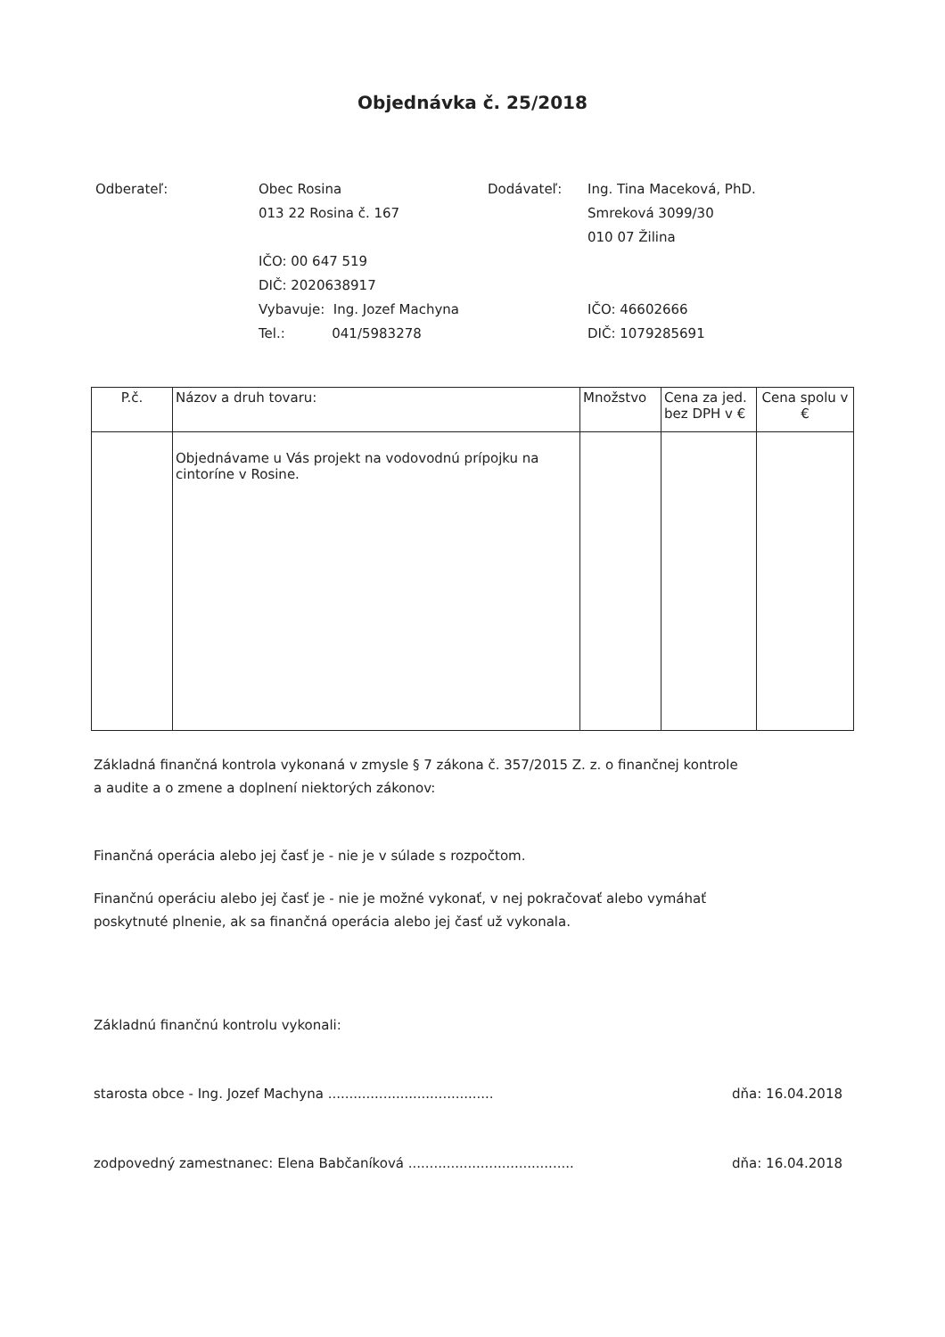Objednávka č. 25/2018
Odberateľ: Obec Rosina
013 22 Rosina č. 167
IČO: 00 647 519
DIČ: 2020638917
Vybavuje: Ing. Jozef Machyna
Tel.: 041/5983278
Dodávateľ: Ing. Tina Maceková, PhD.
Smreková 3099/30
010 07 Žilina
IČO: 46602666
DIČ: 1079285691
| P.č. | Názov a druh tovaru: | Množstvo | Cena za jed. bez DPH v € | Cena spolu v € |
| --- | --- | --- | --- | --- |
| | Objednávame u Vás projekt na vodovodnú prípojku na cintoríne v Rosine. | | | |
Základná finančná kontrola vykonaná v zmysle § 7 zákona č. 357/2015 Z. z. o finančnej kontrole
a audite a o zmene a doplnení niektorých zákonov:
Finančná operácia alebo jej časť je - nie je v súlade s rozpočtom.
Finančnú operáciu alebo jej časť je - nie je možné vykonať, v nej pokračovať alebo vymáhať
poskytnuté plnenie, ak sa finančná operácia alebo jej časť už vykonala.
Základnú finančnú kontrolu vykonali:
starosta obce - Ing. Jozef Machyna ....................................... dňa: 16.04.2018
zodpovedný zamestnanec: Elena Babčaníková ....................................... dňa: 16.04.2018